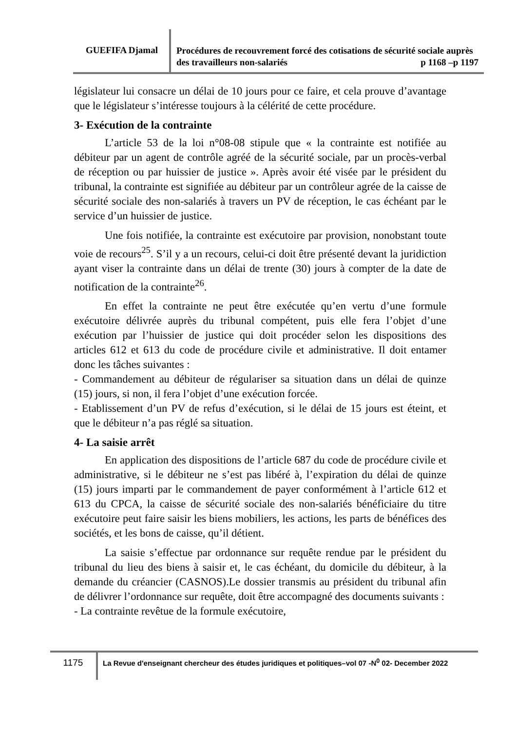GUEFIFA Djamal
Procédures de recouvrement forcé des cotisations de sécurité sociale auprès des travailleurs non-salariés p 1168 –p 1197
législateur lui consacre un délai de 10 jours pour ce faire, et cela prouve d’avantage que le législateur s’intéresse toujours à la célérité de cette procédure.
3- Exécution de la contrainte
L’article 53 de la loi n°08-08 stipule que « la contrainte est notifiée au débiteur par un agent de contrôle agréé de la sécurité sociale, par un procès-verbal de réception ou par huissier de justice ». Après avoir été visée par le président du tribunal, la contrainte est signifiée au débiteur par un contrôleur agrée de la caisse de sécurité sociale des non-salariés à travers un PV de réception, le cas échéant par le service d’un huissier de justice.
Une fois notifiée, la contrainte est exécutoire par provision, nonobstant toute voie de recours<sup>25</sup>. S’il y a un recours, celui-ci doit être présenté devant la juridiction ayant viser la contrainte dans un délai de trente (30) jours à compter de la date de notification de la contrainte<sup>26</sup>.
En effet la contrainte ne peut être exécutée qu’en vertu d’une formule exécutoire délivrée auprès du tribunal compétent, puis elle fera l’objet d’une exécution par l’huissier de justice qui doit procéder selon les dispositions des articles 612 et 613 du code de procédure civile et administrative. Il doit entamer donc les tâches suivantes :
- Commandement au débiteur de régulariser sa situation dans un délai de quinze (15) jours, si non, il fera l’objet d’une exécution forcée.
- Etablissement d’un PV de refus d’exécution, si le délai de 15 jours est éteint, et que le débiteur n’a pas réglé sa situation.
4- La saisie arrêt
En application des dispositions de l’article 687 du code de procédure civile et administrative, si le débiteur ne s’est pas libéré à, l’expiration du délai de quinze (15) jours imparti par le commandement de payer conformément à l’article 612 et 613 du CPCA, la caisse de sécurité sociale des non-salariés bénéficiaire du titre exécutoire peut faire saisir les biens mobiliers, les actions, les parts de bénéfices des sociétés, et les bons de caisse, qu’il détient.
La saisie s’effectue par ordonnance sur requête rendue par le président du tribunal du lieu des biens à saisir et, le cas échéant, du domicile du débiteur, à la demande du créancier (CASNOS).Le dossier transmis au président du tribunal afin de délivrer l’ordonnance sur requête, doit être accompagné des documents suivants :
- La contrainte revêtue de la formule exécutoire,
1175
La Revue d'enseignant chercheur des études juridiques et politiques–vol 07 -N<sup>0</sup> 02- December 2022